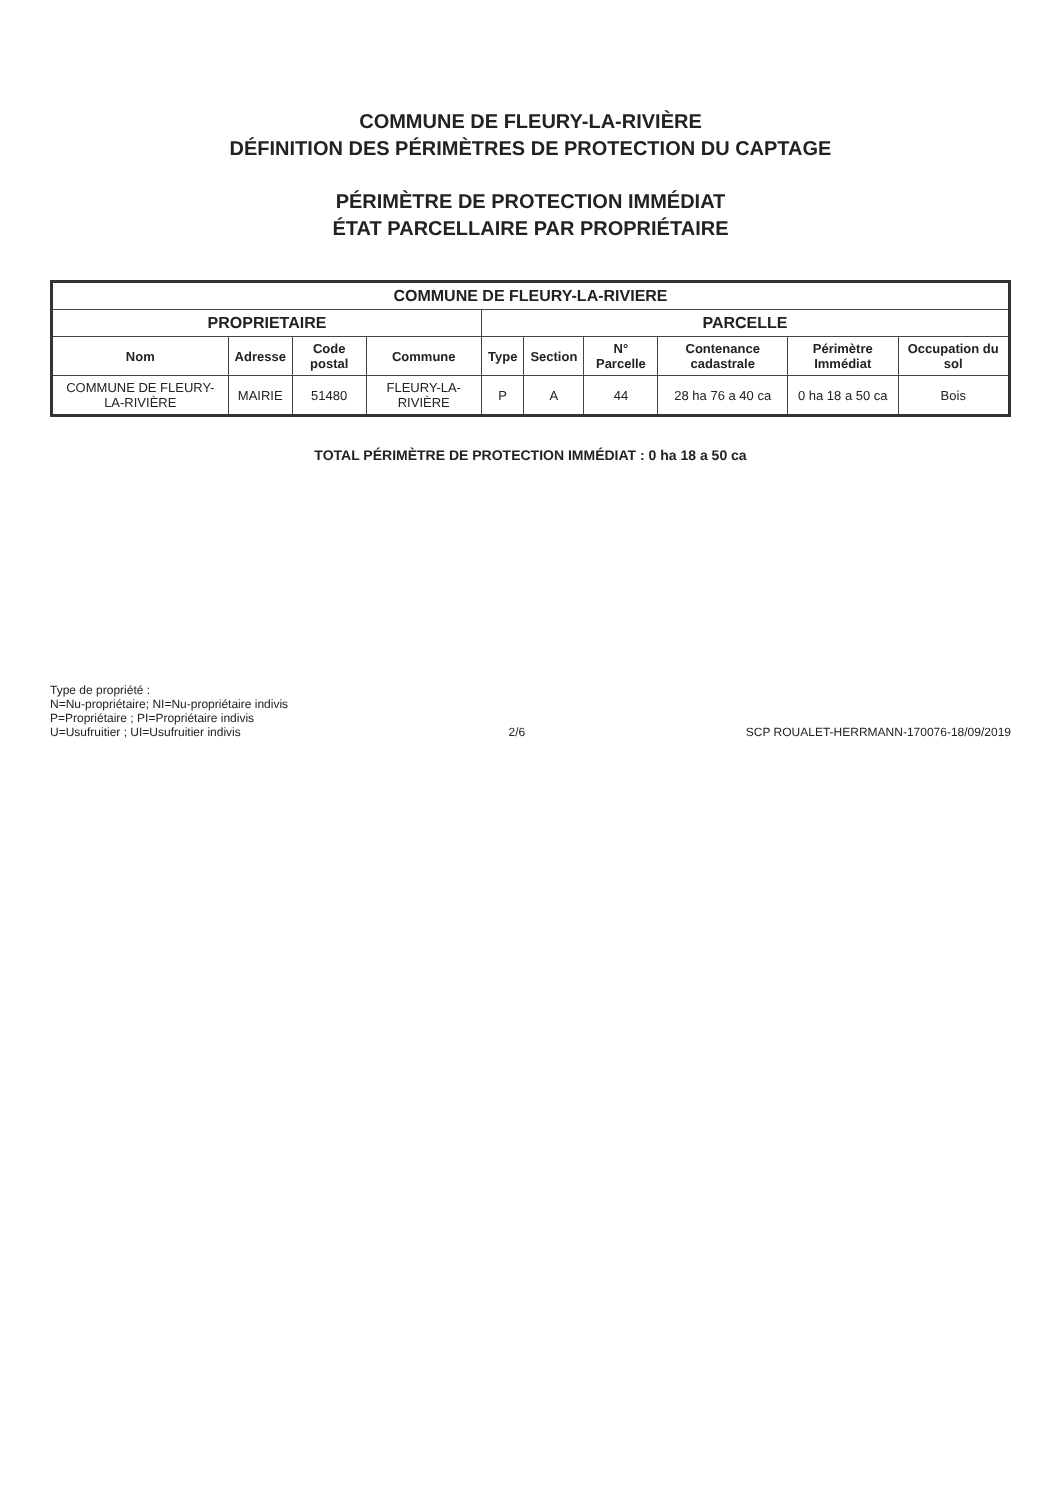COMMUNE DE FLEURY-LA-RIVIÈRE
DÉFINITION DES PÉRIMÈTRES DE PROTECTION DU CAPTAGE
PÉRIMÈTRE DE PROTECTION IMMÉDIAT
ÉTAT PARCELLAIRE PAR PROPRIÉTAIRE
| COMMUNE DE FLEURY-LA-RIVIERE | | | | | | | | | |
| --- | --- | --- | --- | --- | --- | --- | --- | --- | --- |
| PROPRIETAIRE | | | | PARCELLE | | | | | |
| Nom | Adresse | Code postal | Commune | Type | Section | N° Parcelle | Contenance cadastrale | Périmètre Immédiat | Occupation du sol |
| COMMUNE DE FLEURY-LA-RIVIÈRE | MAIRIE | 51480 | FLEURY-LA-RIVIÈRE | P | A | 44 | 28 ha 76 a 40 ca | 0 ha 18 a 50 ca | Bois |
TOTAL PÉRIMÈTRE DE PROTECTION IMMÉDIAT : 0 ha 18 a 50 ca
Type de propriété :
N=Nu-propriétaire; NI=Nu-propriétaire indivis
P=Propriétaire ; PI=Propriétaire indivis
U=Usufruitier ; UI=Usufruitier indivis
2/6
SCP ROUALET-HERRMANN-170076-18/09/2019